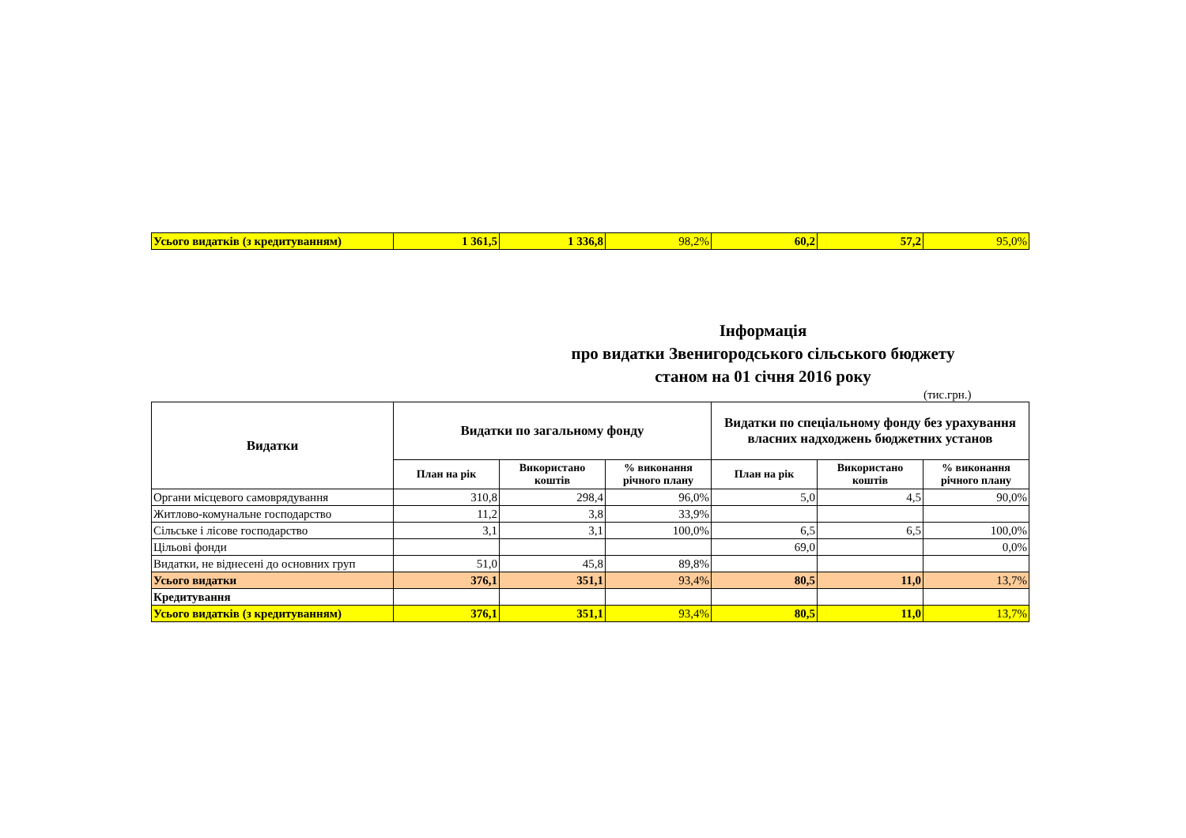| Усього видатків (з кредитуванням) | 1 361,5 | 1 336,8 | 98,2% | 60,2 | 57,2 | 95,0% |
Інформація
про видатки Звенигородського сільського бюджету
станом на 01 січня 2016 року
(тис.грн.)
| Видатки | Видатки по загальному фонду | | | Видатки по спеціальному фонду без урахування власних надходжень бюджетних установ | | |
| --- | --- | --- | --- | --- | --- | --- |
| | План на рік | Використано коштів | % виконання річного плану | План на рік | Використано коштів | % виконання річного плану |
| Органи місцевого самоврядування | 310,8 | 298,4 | 96,0% | 5,0 | 4,5 | 90,0% |
| Житлово-комунальне господарство | 11,2 | 3,8 | 33,9% | | | |
| Сільське і лісове господарство | 3,1 | 3,1 | 100,0% | 6,5 | 6,5 | 100,0% |
| Цільові фонди | | | | 69,0 | | 0,0% |
| Видатки, не віднесені до основних груп | 51,0 | 45,8 | 89,8% | | | |
| Усього видатки | 376,1 | 351,1 | 93,4% | 80,5 | 11,0 | 13,7% |
| Кредитування | | | | | | |
| Усього видатків (з кредитуванням) | 376,1 | 351,1 | 93,4% | 80,5 | 11,0 | 13,7% |